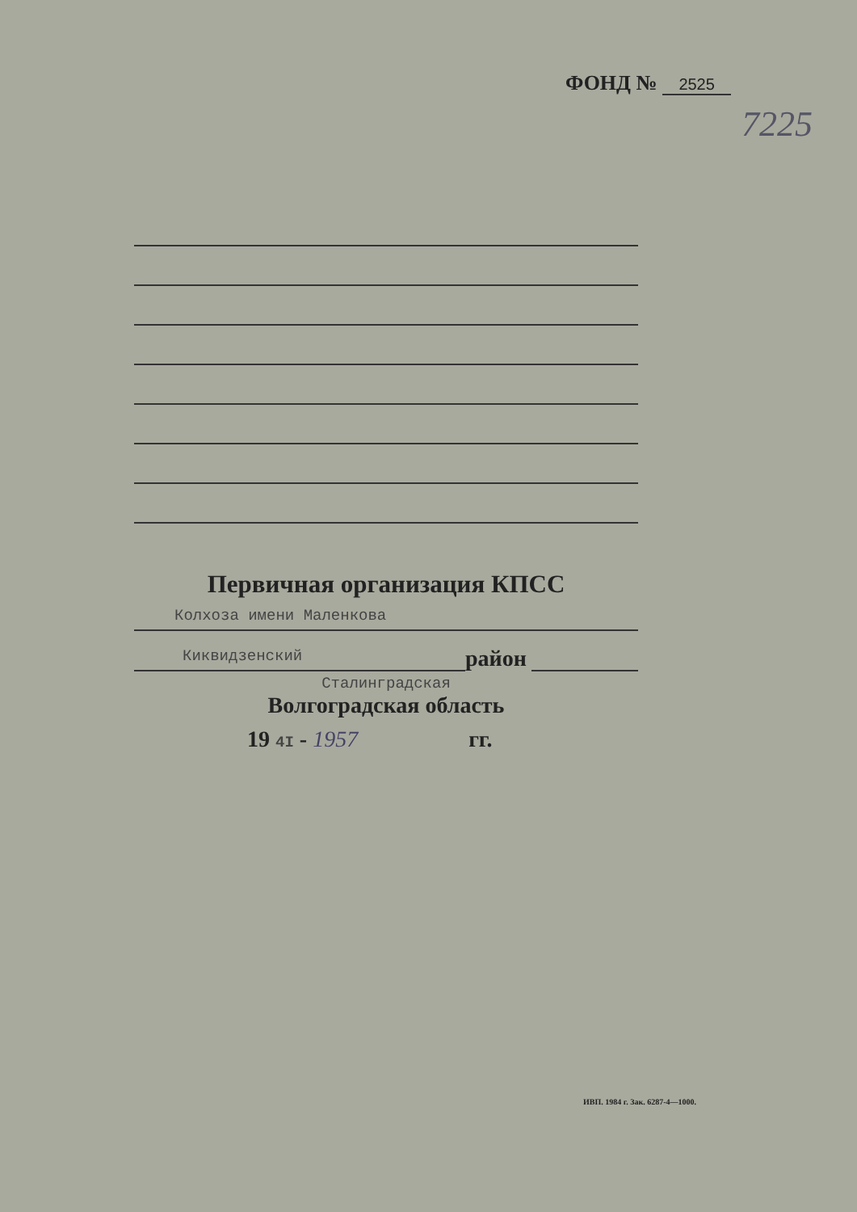ФОНД № 2525
7225
Первичная организация КПСС
Колхоза имени Маленкова
Киквидзенский
район
Сталинградская
Волгоградская область
19 4I - 1957 гг.
ИВП. 1984 г. Зак. 6287-4—1000.